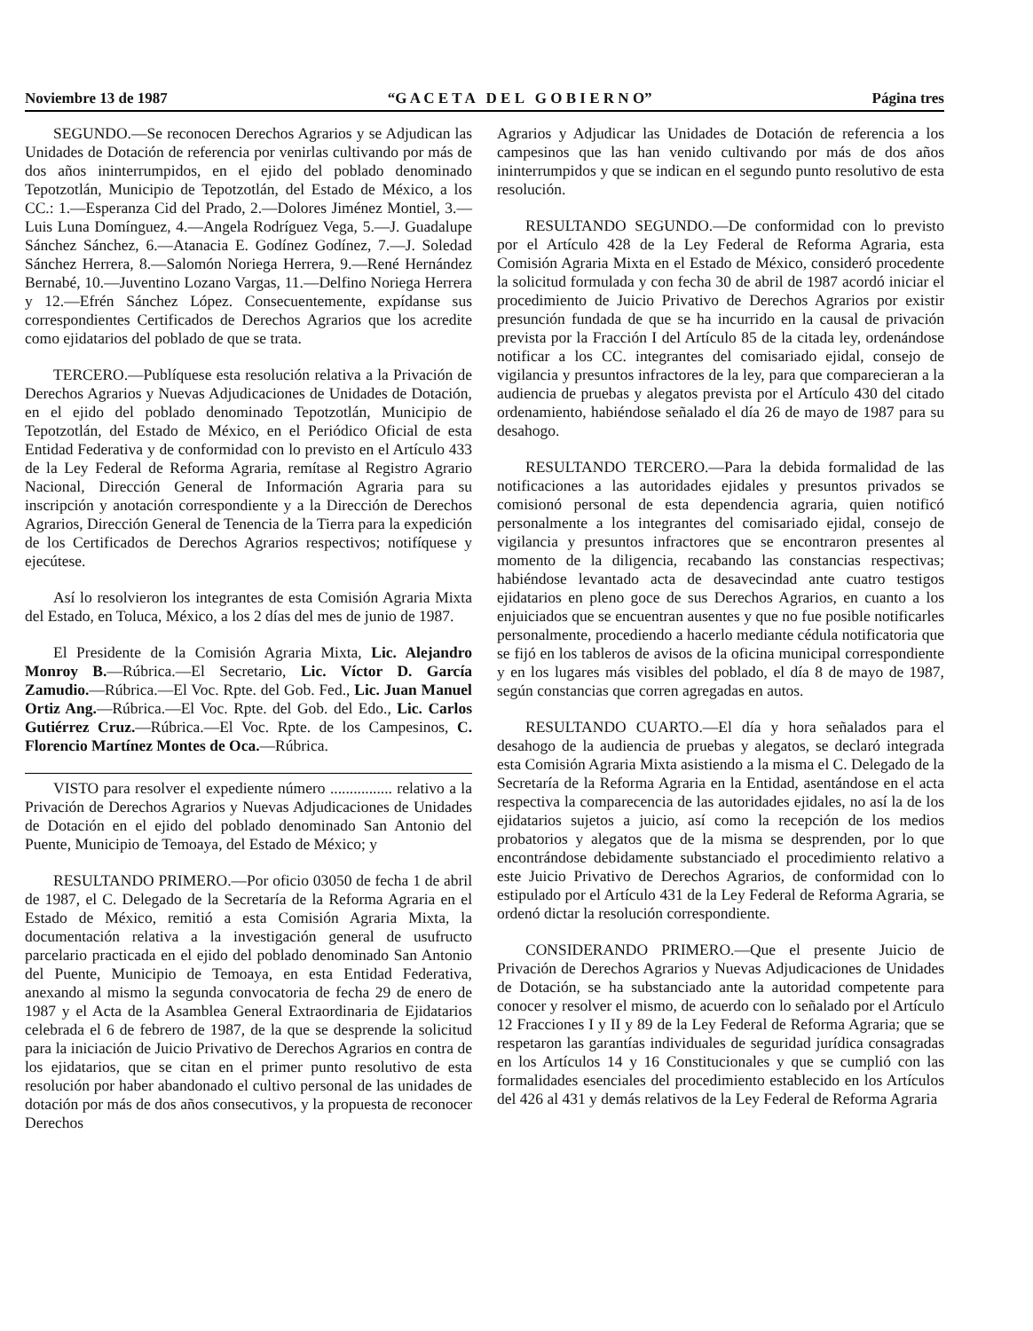Noviembre 13 de 1987 “G A C E T A D E L G O B I E R N O” Página tres
SEGUNDO.—Se reconocen Derechos Agrarios y se Adjudican las Unidades de Dotación de referencia por venirlas cultivando por más de dos años ininterrumpidos, en el ejido del poblado denominado Tepotzotlán, Municipio de Tepotzotlán, del Estado de México, a los CC.: 1.—Esperanza Cid del Prado, 2.—Dolores Jiménez Montiel, 3.—Luis Luna Domínguez, 4.—Angela Rodríguez Vega, 5.—J. Guadalupe Sánchez Sánchez, 6.—Atanacia E. Godínez Godínez, 7.—J. Soledad Sánchez Herrera, 8.—Salomón Noriega Herrera, 9.—René Hernández Bernabé, 10.—Juventino Lozano Vargas, 11.—Delfino Noriega Herrera y 12.—Efrén Sánchez López. Consecuentemente, expídanse sus correspondientes Certificados de Derechos Agrarios que los acredite como ejidatarios del poblado de que se trata.
TERCERO.—Publíquese esta resolución relativa a la Privación de Derechos Agrarios y Nuevas Adjudicaciones de Unidades de Dotación, en el ejido del poblado denominado Tepotzotlán, Municipio de Tepotzotlán, del Estado de México, en el Periódico Oficial de esta Entidad Federativa y de conformidad con lo previsto en el Artículo 433 de la Ley Federal de Reforma Agraria, remítase al Registro Agrario Nacional, Dirección General de Información Agraria para su inscripción y anotación correspondiente y a la Dirección de Derechos Agrarios, Dirección General de Tenencia de la Tierra para la expedición de los Certificados de Derechos Agrarios respectivos; notifíquese y ejecútese.
Así lo resolvieron los integrantes de esta Comisión Agraria Mixta del Estado, en Toluca, México, a los 2 días del mes de junio de 1987.
El Presidente de la Comisión Agraria Mixta, Lic. Alejandro Monroy B.—Rúbrica.—El Secretario, Lic. Víctor D. García Zamudio.—Rúbrica.—El Voc. Rpte. del Gob. Fed., Lic. Juan Manuel Ortiz Ang.—Rúbrica.—El Voc. Rpte. del Gob. del Edo., Lic. Carlos Gutiérrez Cruz.—Rúbrica.—El Voc. Rpte. de los Campesinos, C. Florencio Martínez Montes de Oca.—Rúbrica.
VISTO para resolver el expediente número ................ relativo a la Privación de Derechos Agrarios y Nuevas Adjudicaciones de Unidades de Dotación en el ejido del poblado denominado San Antonio del Puente, Municipio de Temoaya, del Estado de México; y
RESULTANDO PRIMERO.—Por oficio 03050 de fecha 1 de abril de 1987, el C. Delegado de la Secretaría de la Reforma Agraria en el Estado de México, remitió a esta Comisión Agraria Mixta, la documentación relativa a la investigación general de usufructo parcelario practicada en el ejido del poblado denominado San Antonio del Puente, Municipio de Temoaya, en esta Entidad Federativa, anexando al mismo la segunda convocatoria de fecha 29 de enero de 1987 y el Acta de la Asamblea General Extraordinaria de Ejidatarios celebrada el 6 de febrero de 1987, de la que se desprende la solicitud para la iniciación de Juicio Privativo de Derechos Agrarios en contra de los ejidatarios, que se citan en el primer punto resolutivo de esta resolución por haber abandonado el cultivo personal de las unidades de dotación por más de dos años consecutivos, y la propuesta de reconocer Derechos
Agrarios y Adjudicar las Unidades de Dotación de referencia a los campesinos que las han venido cultivando por más de dos años ininterrumpidos y que se indican en el segundo punto resolutivo de esta resolución.
RESULTANDO SEGUNDO.—De conformidad con lo previsto por el Artículo 428 de la Ley Federal de Reforma Agraria, esta Comisión Agraria Mixta en el Estado de México, consideró procedente la solicitud formulada y con fecha 30 de abril de 1987 acordó iniciar el procedimiento de Juicio Privativo de Derechos Agrarios por existir presunción fundada de que se ha incurrido en la causal de privación prevista por la Fracción I del Artículo 85 de la citada ley, ordenándose notificar a los CC. integrantes del comisariado ejidal, consejo de vigilancia y presuntos infractores de la ley, para que comparecieran a la audiencia de pruebas y alegatos prevista por el Artículo 430 del citado ordenamiento, habiéndose señalado el día 26 de mayo de 1987 para su desahogo.
RESULTANDO TERCERO.—Para la debida formalidad de las notificaciones a las autoridades ejidales y presuntos privados se comisionó personal de esta dependencia agraria, quien notificó personalmente a los integrantes del comisariado ejidal, consejo de vigilancia y presuntos infractores que se encontraron presentes al momento de la diligencia, recabando las constancias respectivas; habiéndose levantado acta de desavecindad ante cuatro testigos ejidatarios en pleno goce de sus Derechos Agrarios, en cuanto a los enjuiciados que se encuentran ausentes y que no fue posible notificarles personalmente, procediendo a hacerlo mediante cédula notificatoria que se fijó en los tableros de avisos de la oficina municipal correspondiente y en los lugares más visibles del poblado, el día 8 de mayo de 1987, según constancias que corren agregadas en autos.
RESULTANDO CUARTO.—El día y hora señalados para el desahogo de la audiencia de pruebas y alegatos, se declaró integrada esta Comisión Agraria Mixta asistiendo a la misma el C. Delegado de la Secretaría de la Reforma Agraria en la Entidad, asentándose en el acta respectiva la comparecencia de las autoridades ejidales, no así la de los ejidatarios sujetos a juicio, así como la recepción de los medios probatorios y alegatos que de la misma se desprenden, por lo que encontrándose debidamente substanciado el procedimiento relativo a este Juicio Privativo de Derechos Agrarios, de conformidad con lo estipulado por el Artículo 431 de la Ley Federal de Reforma Agraria, se ordenó dictar la resolución correspondiente.
CONSIDERANDO PRIMERO.—Que el presente Juicio de Privación de Derechos Agrarios y Nuevas Adjudicaciones de Unidades de Dotación, se ha substanciado ante la autoridad competente para conocer y resolver el mismo, de acuerdo con lo señalado por el Artículo 12 Fracciones I y II y 89 de la Ley Federal de Reforma Agraria; que se respetaron las garantías individuales de seguridad jurídica consagradas en los Artículos 14 y 16 Constitucionales y que se cumplió con las formalidades esenciales del procedimiento establecido en los Artículos del 426 al 431 y demás relativos de la Ley Federal de Reforma Agraria